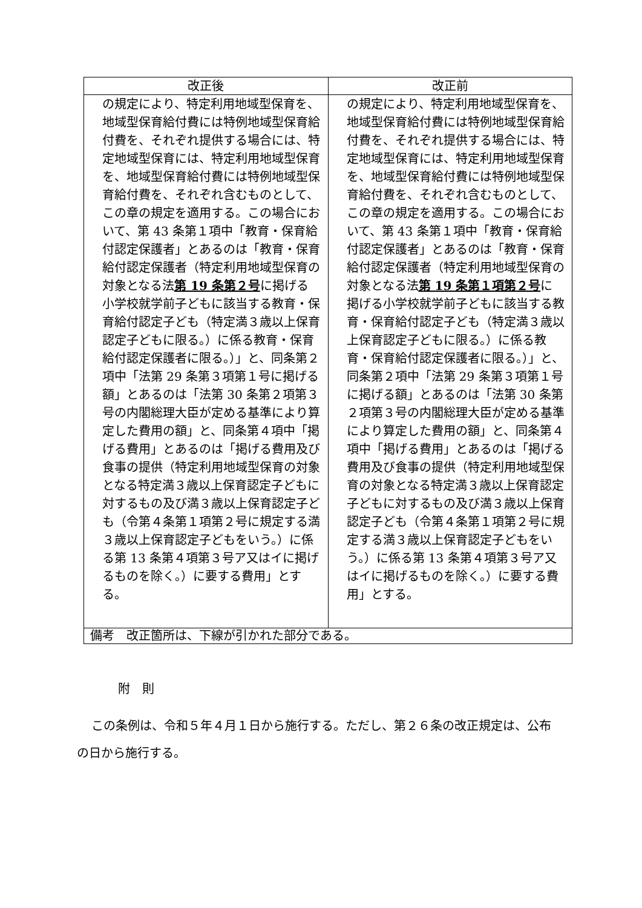| 改正後 | 改正前 |
| --- | --- |
| の規定により、特定利用地域型保育を、地域型保育給付費には特例地域型保育給付費を、それぞれ提供する場合には、特定地域型保育には、特定利用地域型保育を、地域型保育給付費には特例地域型保育給付費を、それぞれ含むものとして、この章の規定を適用する。この場合において、第 43 条第１項中「教育・保育給付認定保護者」とあるのは「教育・保育給付認定保護者（特定利用地域型保育の対象となる法 第 19 条第２号 に掲げる小学校就学前子どもに該当する教育・保育給付認定子ども（特定満３歳以上保育認定子どもに限る。）に係る教育・保育給付認定保護者に限る。）」と、同条第２項中「法第 29 条第３項第１号に掲げる額」とあるのは「法第 30 条第２項第３号の内閣総理大臣が定める基準により算定した費用の額」と、同条第４項中「掲げる費用」とあるのは「掲げる費用及び食事の提供（特定利用地域型保育の対象となる特定満３歳以上保育認定子どもに対するもの及び満３歳以上保育認定子ども（令第４条第１項第２号に規定する満３歳以上保育認定子どもをいう。）に係る第 13 条第４項第３号ア又はイに掲げるものを除く。）に要する費用」とする。 | の規定により、特定利用地域型保育を、地域型保育給付費には特例地域型保育給付費を、それぞれ提供する場合には、特定地域型保育には、特定利用地域型保育を、地域型保育給付費には特例地域型保育給付費を、それぞれ含むものとして、この章の規定を適用する。この場合において、第 43 条第１項中「教育・保育給付認定保護者」とあるのは「教育・保育給付認定保護者（特定利用地域型保育の対象となる法 第 19 条第１項第２号 に掲げる小学校就学前子どもに該当する教育・保育給付認定子ども（特定満３歳以上保育認定子どもに限る。）に係る教育・保育給付認定保護者に限る。）」と、同条第２項中「法第 29 条第３項第１号に掲げる額」とあるのは「法第 30 条第２項第３号の内閣総理大臣が定める基準により算定した費用の額」と、同条第４項中「掲げる費用」とあるのは「掲げる費用及び食事の提供（特定利用地域型保育の対象となる特定満３歳以上保育認定子どもに対するもの及び満３歳以上保育認定子ども（令第４条第１項第２号に規定する満３歳以上保育認定子どもをいう。）に係る第 13 条第４項第３号ア又はイに掲げるものを除く。）に要する費用」とする。 |
| 備考 改正箇所は、下線が引かれた部分である。 | |
附　則
この条例は、令和５年４月１日から施行する。ただし、第２６条の改正規定は、公布の日から施行する。